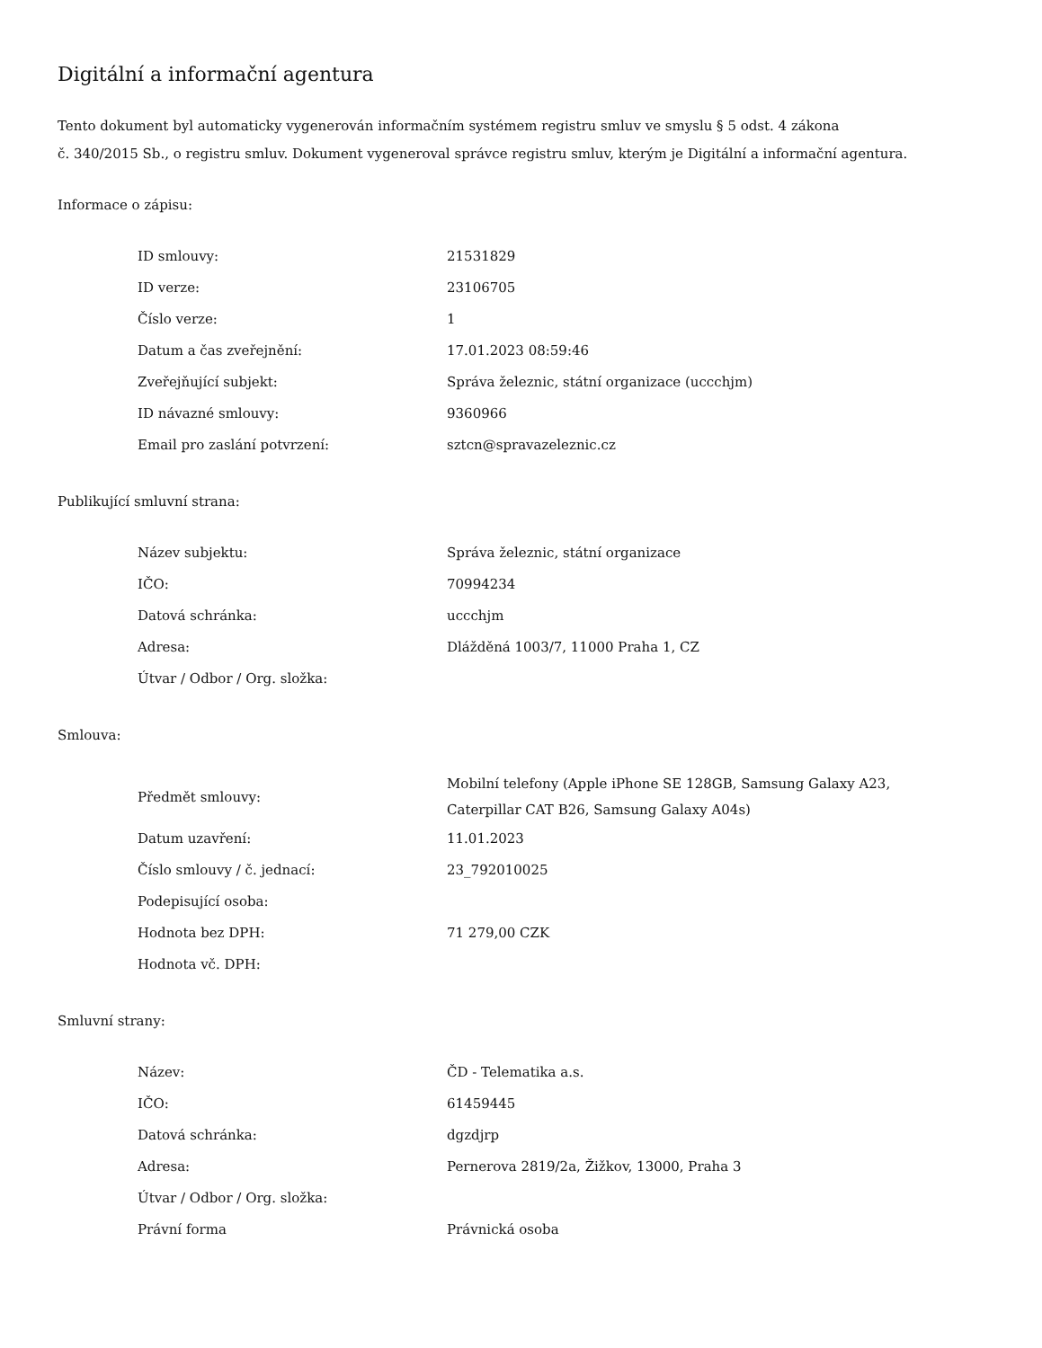Digitální a informační agentura
Tento dokument byl automaticky vygenerován informačním systémem registru smluv ve smyslu § 5 odst. 4 zákona
č. 340/2015 Sb., o registru smluv. Dokument vygeneroval správce registru smluv, kterým je Digitální a informační agentura.
Informace o zápisu:
| ID smlouvy: | 21531829 |
| ID verze: | 23106705 |
| Číslo verze: | 1 |
| Datum a čas zveřejnění: | 17.01.2023 08:59:46 |
| Zveřejňující subjekt: | Správa železnic, státní organizace (uccchjm) |
| ID návazné smlouvy: | 9360966 |
| Email pro zaslání potvrzení: | sztcn@spravazeleznic.cz |
Publikující smluvní strana:
| Název subjektu: | Správa železnic, státní organizace |
| IČO: | 70994234 |
| Datová schránka: | uccchjm |
| Adresa: | Dlážděná 1003/7, 11000 Praha 1, CZ |
| Útvar / Odbor / Org. složka: | |
Smlouva:
| Předmět smlouvy: | Mobilní telefony (Apple iPhone SE 128GB, Samsung Galaxy A23, Caterpillar CAT B26, Samsung Galaxy A04s) |
| Datum uzavření: | 11.01.2023 |
| Číslo smlouvy / č. jednací: | 23_792010025 |
| Podepisující osoba: | |
| Hodnota bez DPH: | 71 279,00 CZK |
| Hodnota vč. DPH: | |
Smluvní strany:
| Název: | ČD - Telematika a.s. |
| IČO: | 61459445 |
| Datová schránka: | dgzdjrp |
| Adresa: | Pernerova 2819/2a, Žižkov, 13000, Praha 3 |
| Útvar / Odbor / Org. složka: | |
| Právní forma | Právnická osoba |